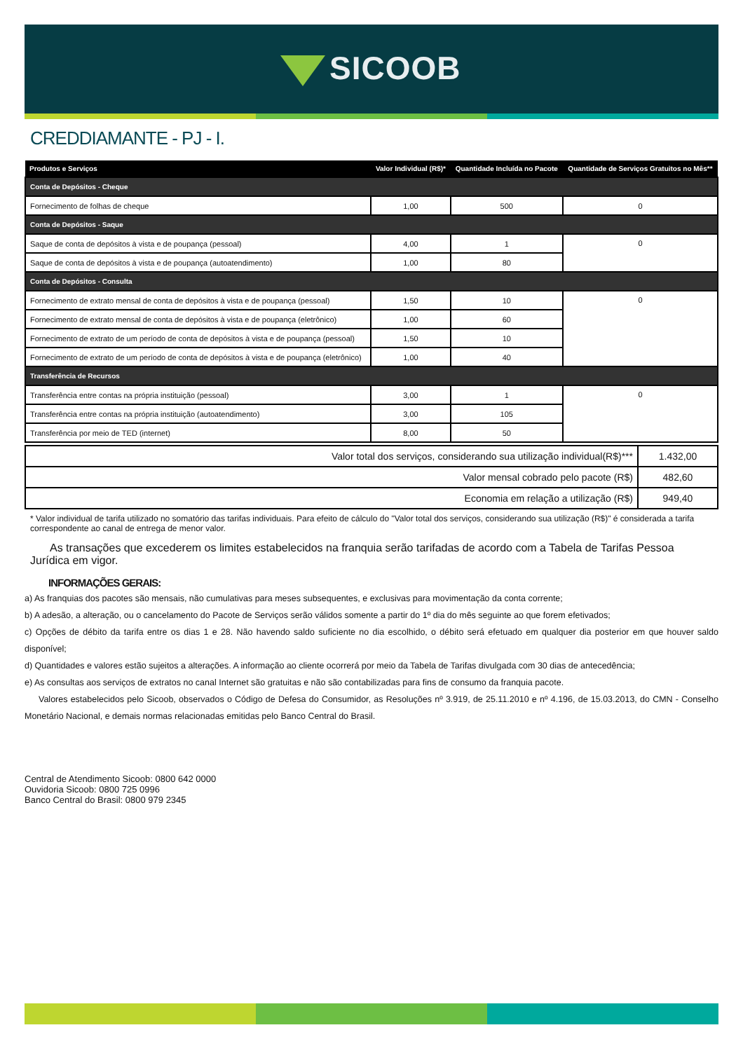SICOOB
CREDDIAMANTE - PJ - I.
| Produtos e Serviços | Valor Individual (R$)* | Quantidade Incluída no Pacote | Quantidade de Serviços Gratuitos no Mês** |
| --- | --- | --- | --- |
| Conta de Depósitos - Cheque | | | |
| Fornecimento de folhas de cheque | 1,00 | 500 | 0 |
| Conta de Depósitos - Saque | | | |
| Saque de conta de depósitos à vista e de poupança (pessoal) | 4,00 | 1 | 0 |
| Saque de conta de depósitos à vista e de poupança (autoatendimento) | 1,00 | 80 | |
| Conta de Depósitos - Consulta | | | |
| Fornecimento de extrato mensal de conta de depósitos à vista e de poupança (pessoal) | 1,50 | 10 | 0 |
| Fornecimento de extrato mensal de conta de depósitos à vista e de poupança (eletrônico) | 1,00 | 60 | |
| Fornecimento de extrato de um período de conta de depósitos à vista e de poupança (pessoal) | 1,50 | 10 | |
| Fornecimento de extrato de um período de conta de depósitos à vista e de poupança (eletrônico) | 1,00 | 40 | |
| Transferência de Recursos | | | |
| Transferência entre contas na própria instituição (pessoal) | 3,00 | 1 | 0 |
| Transferência entre contas na própria instituição (autoatendimento) | 3,00 | 105 | |
| Transferência por meio de TED (internet) | 8,00 | 50 | |
| Valor total dos serviços, considerando sua utilização individual(R$)*** | 1.432,00 |
| Valor mensal cobrado pelo pacote (R$) | 482,60 |
| Economia em relação a utilização (R$) | 949,40 |
* Valor individual de tarifa utilizado no somatório das tarifas individuais. Para efeito de cálculo do "Valor total dos serviços, considerando sua utilização (R$)" é considerada a tarifa correspondente ao canal de entrega de menor valor.
As transações que excederem os limites estabelecidos na franquia serão tarifadas de acordo com a Tabela de Tarifas Pessoa Jurídica em vigor.
INFORMAÇÕES GERAIS:
a) As franquias dos pacotes são mensais, não cumulativas para meses subsequentes, e exclusivas para movimentação da conta corrente;
b) A adesão, a alteração, ou o cancelamento do Pacote de Serviços serão válidos somente a partir do 1º dia do mês seguinte ao que forem efetivados;
c) Opções de débito da tarifa entre os dias 1 e 28. Não havendo saldo suficiente no dia escolhido, o débito será efetuado em qualquer dia posterior em que houver saldo disponível;
d) Quantidades e valores estão sujeitos a alterações. A informação ao cliente ocorrerá por meio da Tabela de Tarifas divulgada com 30 dias de antecedência;
e) As consultas aos serviços de extratos no canal Internet são gratuitas e não são contabilizadas para fins de consumo da franquia pacote.
Valores estabelecidos pelo Sicoob, observados o Código de Defesa do Consumidor, as Resoluções nº 3.919, de 25.11.2010 e nº 4.196, de 15.03.2013, do CMN - Conselho Monetário Nacional, e demais normas relacionadas emitidas pelo Banco Central do Brasil.
Central de Atendimento Sicoob: 0800 642 0000
Ouvidoria Sicoob: 0800 725 0996
Banco Central do Brasil: 0800 979 2345